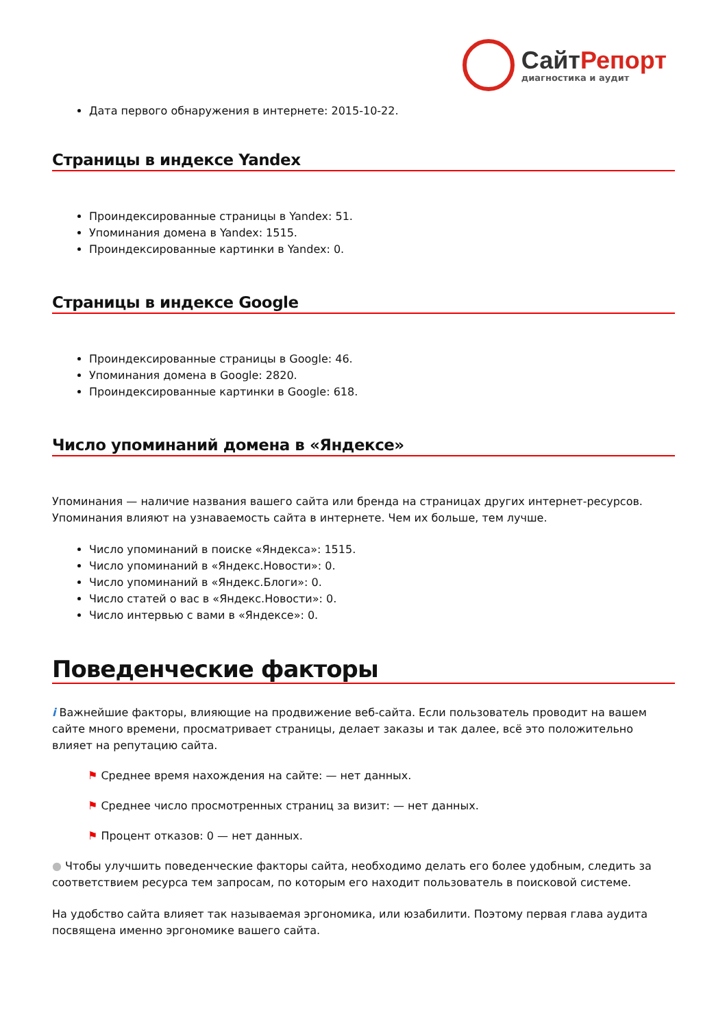СайтРепорт
диагностика и аудит
Дата первого обнаружения в интернете: 2015-10-22.
Страницы в индексе Yandex
Проиндексированные страницы в Yandex: 51.
Упоминания домена в Yandex: 1515.
Проиндексированные картинки в Yandex: 0.
Страницы в индексе Google
Проиндексированные страницы в Google: 46.
Упоминания домена в Google: 2820.
Проиндексированные картинки в Google: 618.
Число упоминаний домена в «Яндексе»
Упоминания — наличие названия вашего сайта или бренда на страницах других интернет-ресурсов. Упоминания влияют на узнаваемость сайта в интернете. Чем их больше, тем лучше.
Число упоминаний в поиске «Яндекса»: 1515.
Число упоминаний в «Яндекс.Новости»: 0.
Число упоминаний в «Яндекс.Блоги»: 0.
Число статей о вас в «Яндекс.Новости»: 0.
Число интервью с вами в «Яндексе»: 0.
Поведенческие факторы
i Важнейшие факторы, влияющие на продвижение веб-сайта. Если пользователь проводит на вашем сайте много времени, просматривает страницы, делает заказы и так далее, всё это положительно влияет на репутацию сайта.
⚑ Среднее время нахождения на сайте: — нет данных.
⚑ Среднее число просмотренных страниц за визит: — нет данных.
⚑ Процент отказов: 0 — нет данных.
● Чтобы улучшить поведенческие факторы сайта, необходимо делать его более удобным, следить за соответствием ресурса тем запросам, по которым его находит пользователь в поисковой системе.
На удобство сайта влияет так называемая эргономика, или юзабилити. Поэтому первая глава аудита посвящена именно эргономике вашего сайта.